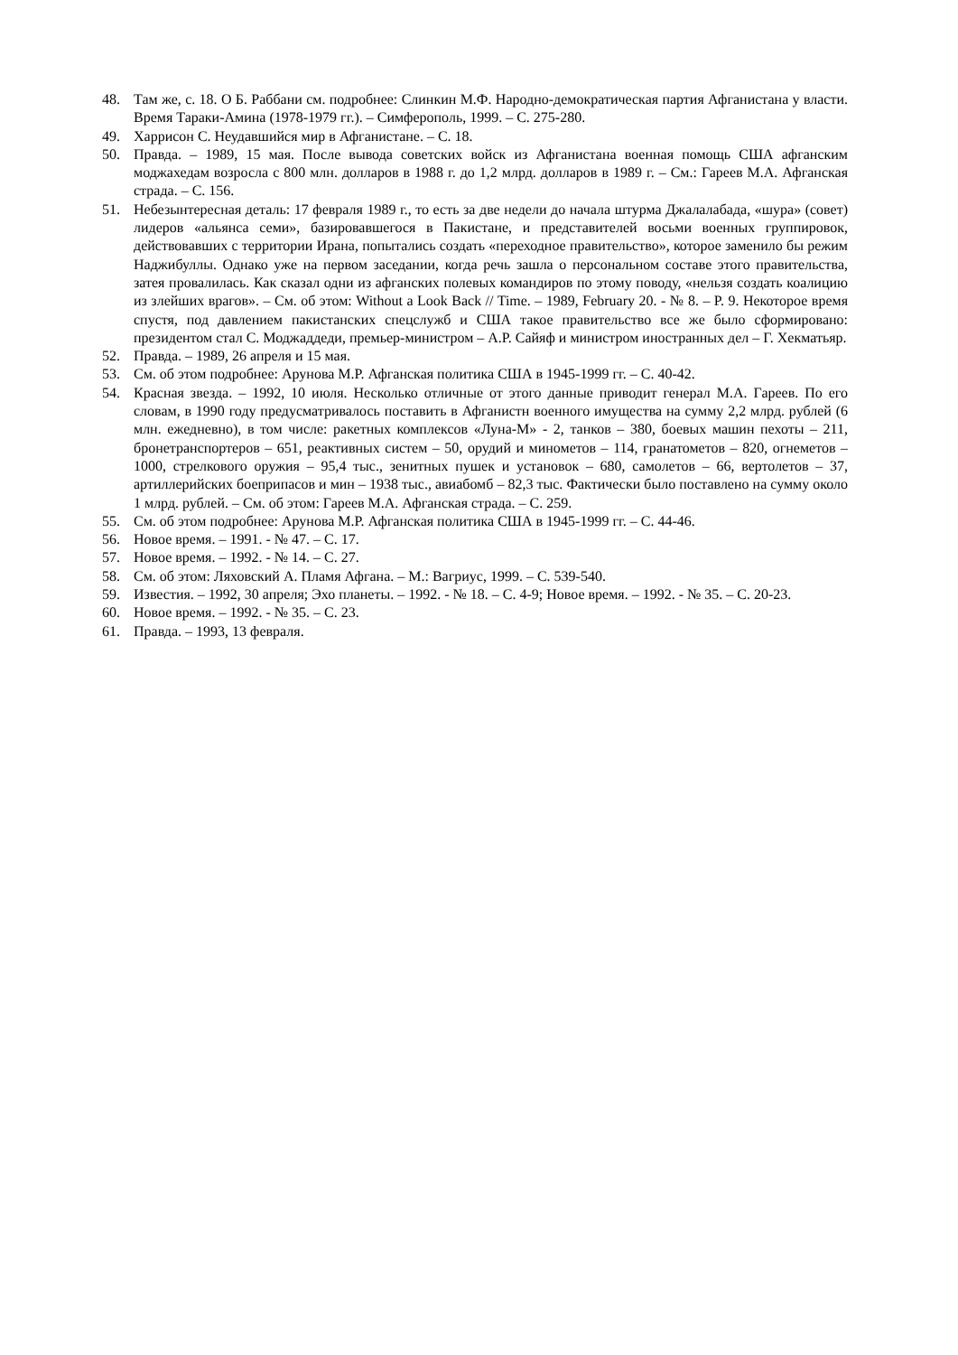48. Там же, с. 18. О Б. Раббани см. подробнее: Слинкин М.Ф. Народно-демократическая партия Афганистана у власти. Время Тараки-Амина (1978-1979 гг.). – Симферополь, 1999. – С. 275-280.
49. Харрисон С. Неудавшийся мир в Афганистане. – С. 18.
50. Правда. – 1989, 15 мая. После вывода советских войск из Афганистана военная помощь США афганским моджахедам возросла с 800 млн. долларов в 1988 г. до 1,2 млрд. долларов в 1989 г. – См.: Гареев М.А. Афганская страда. – С. 156.
51. Небезынтересная деталь: 17 февраля 1989 г., то есть за две недели до начала штурма Джалалабада, «шура» (совет) лидеров «альянса семи», базировавшегося в Пакистане, и представителей восьми военных группировок, действовавших с территории Ирана, попытались создать «переходное правительство», которое заменило бы режим Наджибуллы. Однако уже на первом заседании, когда речь зашла о персональном составе этого правительства, затея провалилась. Как сказал одни из афганских полевых командиров по этому поводу, «нельзя создать коалицию из злейших врагов». – См. об этом: Without a Look Back // Time. – 1989, February 20. - № 8. – P. 9. Некоторое время спустя, под давлением пакистанских спецслужб и США такое правительство все же было сформировано: президентом стал С. Моджаддеди, премьер-министром – А.Р. Сайяф и министром иностранных дел – Г. Хекматьяр.
52. Правда. – 1989, 26 апреля и 15 мая.
53. См. об этом подробнее: Арунова М.Р. Афганская политика США в 1945-1999 гг. – С. 40-42.
54. Красная звезда. – 1992, 10 июля. Несколько отличные от этого данные приводит генерал М.А. Гареев. По его словам, в 1990 году предусматривалось поставить в Афганистн военного имущества на сумму 2,2 млрд. рублей (6 млн. ежедневно), в том числе: ракетных комплексов «Луна-М» - 2, танков – 380, боевых машин пехоты – 211, бронетранспортеров – 651, реактивных систем – 50, орудий и минометов – 114, гранатометов – 820, огнеметов – 1000, стрелкового оружия – 95,4 тыс., зенитных пушек и установок – 680, самолетов – 66, вертолетов – 37, артиллерийских боеприпасов и мин – 1938 тыс., авиабомб – 82,3 тыс. Фактически было поставлено на сумму около 1 млрд. рублей. – См. об этом: Гареев М.А. Афганская страда. – С. 259.
55. См. об этом подробнее: Арунова М.Р. Афганская политика США в 1945-1999 гг. – С. 44-46.
56. Новое время. – 1991. - № 47. – С. 17.
57. Новое время. – 1992. - № 14. – С. 27.
58. См. об этом: Ляховский А. Пламя Афгана. – М.: Вагриус, 1999. – С. 539-540.
59. Известия. – 1992, 30 апреля; Эхо планеты. – 1992. - № 18. – С. 4-9; Новое время. – 1992. - № 35. – С. 20-23.
60. Новое время. – 1992. - № 35. – С. 23.
61. Правда. – 1993, 13 февраля.